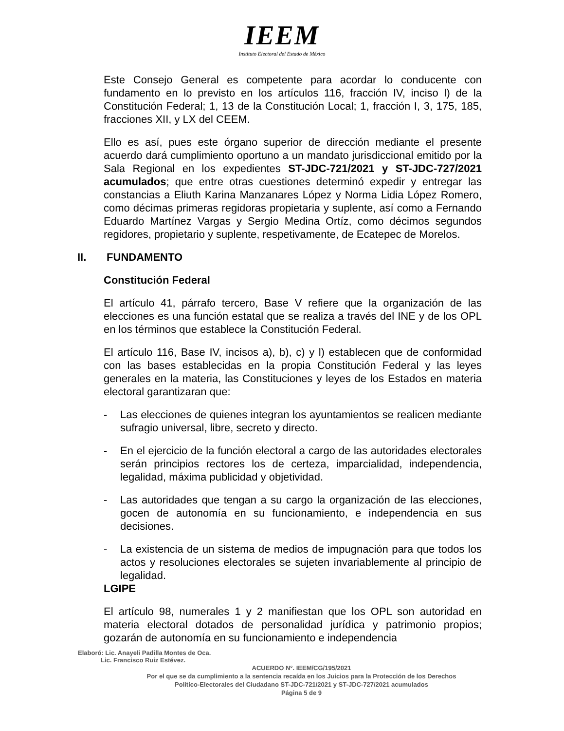IEEM
Instituto Electoral del Estado de México
Este Consejo General es competente para acordar lo conducente con fundamento en lo previsto en los artículos 116, fracción IV, inciso l) de la Constitución Federal; 1, 13 de la Constitución Local; 1, fracción I, 3, 175, 185, fracciones XII, y LX del CEEM.
Ello es así, pues este órgano superior de dirección mediante el presente acuerdo dará cumplimiento oportuno a un mandato jurisdiccional emitido por la Sala Regional en los expedientes ST-JDC-721/2021 y ST-JDC-727/2021 acumulados; que entre otras cuestiones determinó expedir y entregar las constancias a Eliuth Karina Manzanares López y Norma Lidia López Romero, como décimas primeras regidoras propietaria y suplente, así como a Fernando Eduardo Martínez Vargas y Sergio Medina Ortíz, como décimos segundos regidores, propietario y suplente, respetivamente, de Ecatepec de Morelos.
II. FUNDAMENTO
Constitución Federal
El artículo 41, párrafo tercero, Base V refiere que la organización de las elecciones es una función estatal que se realiza a través del INE y de los OPL en los términos que establece la Constitución Federal.
El artículo 116, Base IV, incisos a), b), c) y l) establecen que de conformidad con las bases establecidas en la propia Constitución Federal y las leyes generales en la materia, las Constituciones y leyes de los Estados en materia electoral garantizaran que:
- Las elecciones de quienes integran los ayuntamientos se realicen mediante sufragio universal, libre, secreto y directo.
- En el ejercicio de la función electoral a cargo de las autoridades electorales serán principios rectores los de certeza, imparcialidad, independencia, legalidad, máxima publicidad y objetividad.
- Las autoridades que tengan a su cargo la organización de las elecciones, gocen de autonomía en su funcionamiento, e independencia en sus decisiones.
- La existencia de un sistema de medios de impugnación para que todos los actos y resoluciones electorales se sujeten invariablemente al principio de legalidad.
LGIPE
El artículo 98, numerales 1 y 2 manifiestan que los OPL son autoridad en materia electoral dotados de personalidad jurídica y patrimonio propios; gozarán de autonomía en su funcionamiento e independencia
Elaboró: Lic. Anayeli Padilla Montes de Oca.
Lic. Francisco Ruiz Estévez.
ACUERDO N°. IEEM/CG/195/2021
Por el que se da cumplimiento a la sentencia recaída en los Juicios para la Protección de los Derechos
Político-Electorales del Ciudadano ST-JDC-721/2021 y ST-JDC-727/2021 acumulados
Página 5 de 9